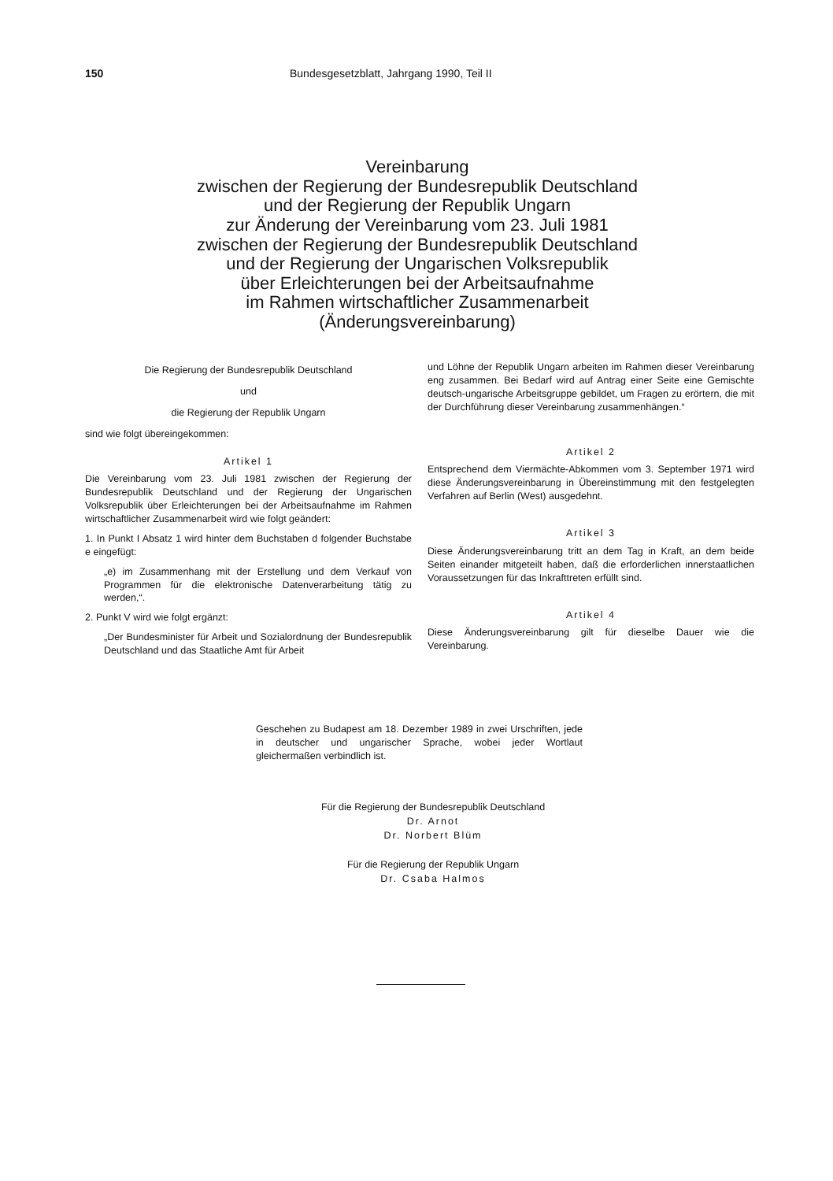150 Bundesgesetzblatt, Jahrgang 1990, Teil II
Vereinbarung
zwischen der Regierung der Bundesrepublik Deutschland
und der Regierung der Republik Ungarn
zur Änderung der Vereinbarung vom 23. Juli 1981
zwischen der Regierung der Bundesrepublik Deutschland
und der Regierung der Ungarischen Volksrepublik
über Erleichterungen bei der Arbeitsaufnahme
im Rahmen wirtschaftlicher Zusammenarbeit
(Änderungsvereinbarung)
Die Regierung der Bundesrepublik Deutschland
und
die Regierung der Republik Ungarn
sind wie folgt übereingekommen:
Artikel 1
Die Vereinbarung vom 23. Juli 1981 zwischen der Regierung der Bundesrepublik Deutschland und der Regierung der Ungarischen Volksrepublik über Erleichterungen bei der Arbeitsaufnahme im Rahmen wirtschaftlicher Zusammenarbeit wird wie folgt geändert:
1. In Punkt I Absatz 1 wird hinter dem Buchstaben d folgender Buchstabe e eingefügt:
„e) im Zusammenhang mit der Erstellung und dem Verkauf von Programmen für die elektronische Datenverarbeitung tätig zu werden,“.
2. Punkt V wird wie folgt ergänzt:
„Der Bundesminister für Arbeit und Sozialordnung der Bundesrepublik Deutschland und das Staatliche Amt für Arbeit
und Löhne der Republik Ungarn arbeiten im Rahmen dieser Vereinbarung eng zusammen. Bei Bedarf wird auf Antrag einer Seite eine Gemischte deutsch-ungarische Arbeitsgruppe gebildet, um Fragen zu erörtern, die mit der Durchführung dieser Vereinbarung zusammenhängen.“
Artikel 2
Entsprechend dem Viermächte-Abkommen vom 3. September 1971 wird diese Änderungsvereinbarung in Übereinstimmung mit den festgelegten Verfahren auf Berlin (West) ausgedehnt.
Artikel 3
Diese Änderungsvereinbarung tritt an dem Tag in Kraft, an dem beide Seiten einander mitgeteilt haben, daß die erforderlichen innerstaatlichen Voraussetzungen für das Inkrafttreten erfüllt sind.
Artikel 4
Diese Änderungsvereinbarung gilt für dieselbe Dauer wie die Vereinbarung.
Geschehen zu Budapest am 18. Dezember 1989 in zwei Urschriften, jede in deutscher und ungarischer Sprache, wobei jeder Wortlaut gleichermaßen verbindlich ist.
Für die Regierung der Bundesrepublik Deutschland
Dr. Arnot
Dr. Norbert Blüm
Für die Regierung der Republik Ungarn
Dr. Csaba Halmos